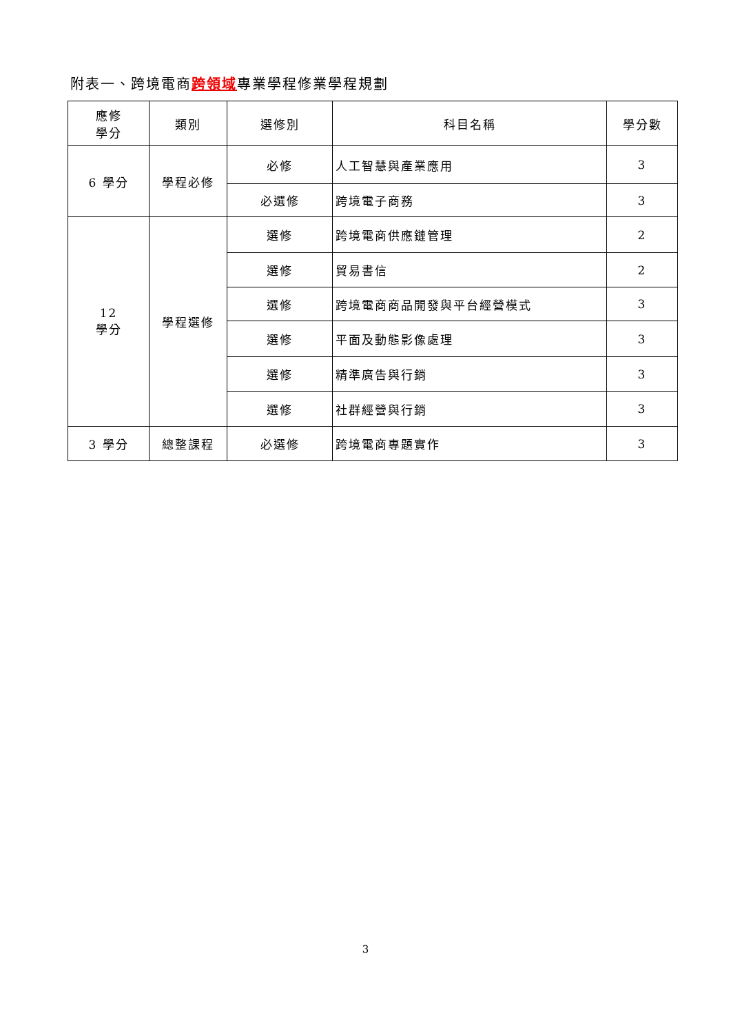附表一、跨境電商跨領域專業學程修業學程規劃
| 應修 學分 | 類別 | 選修別 | 科目名稱 | 學分數 |
| --- | --- | --- | --- | --- |
| 6 學分 | 學程必修 | 必修 | 人工智慧與產業應用 | 3 |
| | | 必選修 | 跨境電子商務 | 3 |
| 12 學分 | 學程選修 | 選修 | 跨境電商供應鏈管理 | 2 |
| | | 選修 | 貿易書信 | 2 |
| | | 選修 | 跨境電商商品開發與平台經營模式 | 3 |
| | | 選修 | 平面及動態影像處理 | 3 |
| | | 選修 | 精準廣告與行銷 | 3 |
| | | 選修 | 社群經營與行銷 | 3 |
| 3 學分 | 總整課程 | 必選修 | 跨境電商專題實作 | 3 |
3